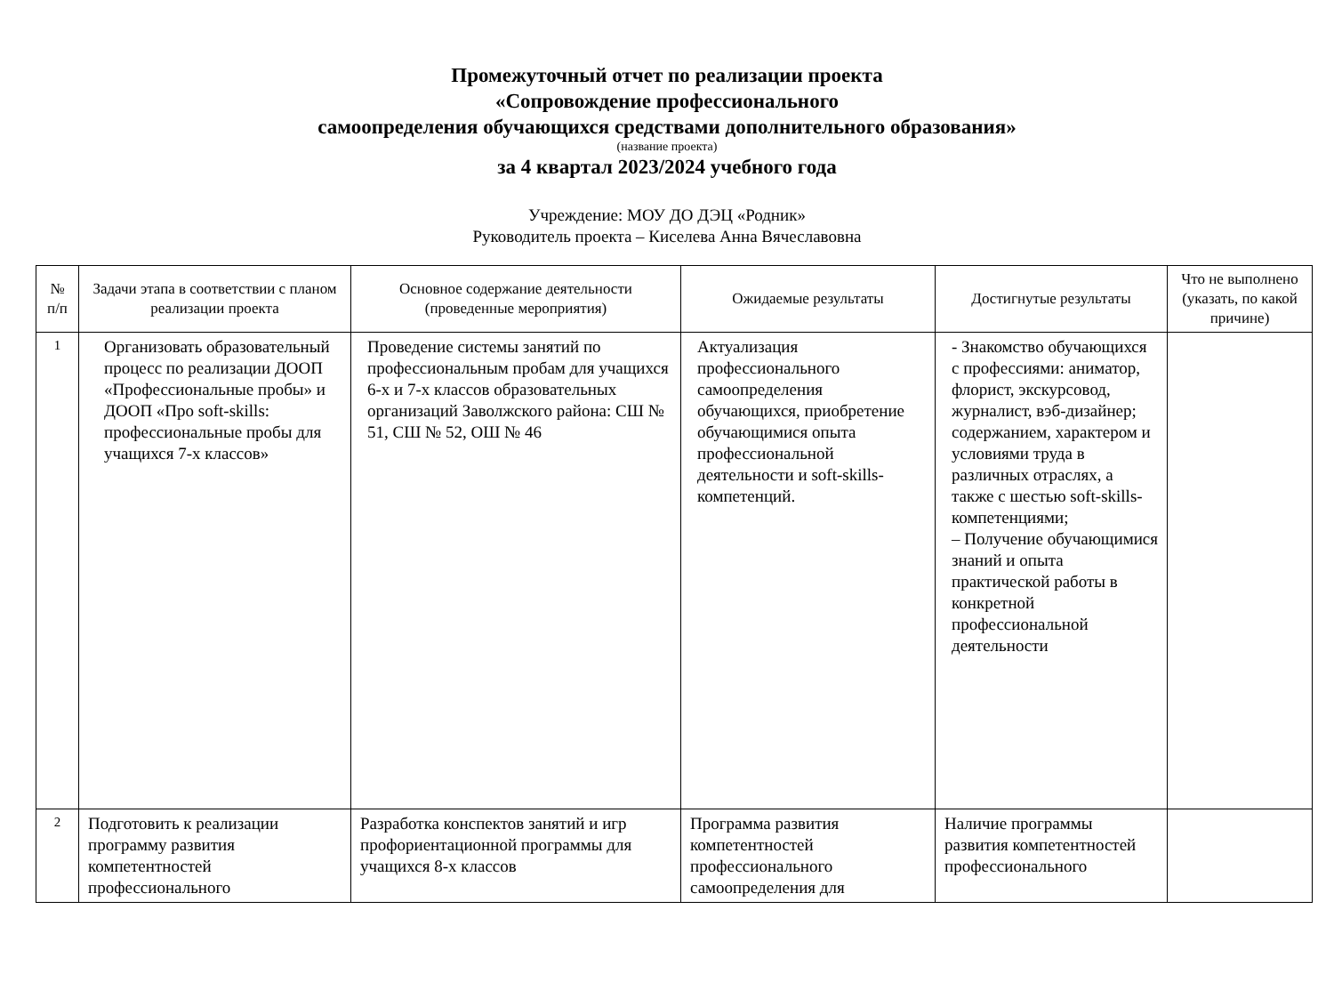Промежуточный отчет по реализации проекта
«Сопровождение профессионального
самоопределения обучающихся средствами дополнительного образования»
(название проекта)
за 4 квартал 2023/2024 учебного года
Учреждение: МОУ ДО ДЭЦ «Родник»
Руководитель проекта – Киселева Анна Вячеславовна
| № п/п | Задачи этапа в соответствии с планом реализации проекта | Основное содержание деятельности (проведенные мероприятия) | Ожидаемые результаты | Достигнутые результаты | Что не выполнено (указать, по какой причине) |
| --- | --- | --- | --- | --- | --- |
| 1 | Организовать образовательный процесс по реализации ДООП «Профессиональные пробы» и ДООП «Про soft-skills: профессиональные пробы для учащихся 7-х классов» | Проведение системы занятий по профессиональным пробам для учащихся 6-х и 7-х классов образовательных организаций Заволжского района: СШ № 51, СШ № 52, ОШ № 46 | Актуализация профессионального самоопределения обучающихся, приобретение обучающимися опыта профессиональной деятельности и soft-skills-компетенций. | - Знакомство обучающихся с профессиями: аниматор, флорист, экскурсовод, журналист, вэб-дизайнер; содержанием, характером и условиями труда в различных отраслях, а также с шестью soft-skills-компетенциями; – Получение обучающимися знаний и опыта практической работы в конкретной профессиональной деятельности | |
| 2 | Подготовить к реализации программу развития компетентностей профессионального | Разработка конспектов занятий и игр профориентационной программы для учащихся 8-х классов | Программа развития компетентностей профессионального самоопределения для | Наличие программы развития компетентностей профессионального | |